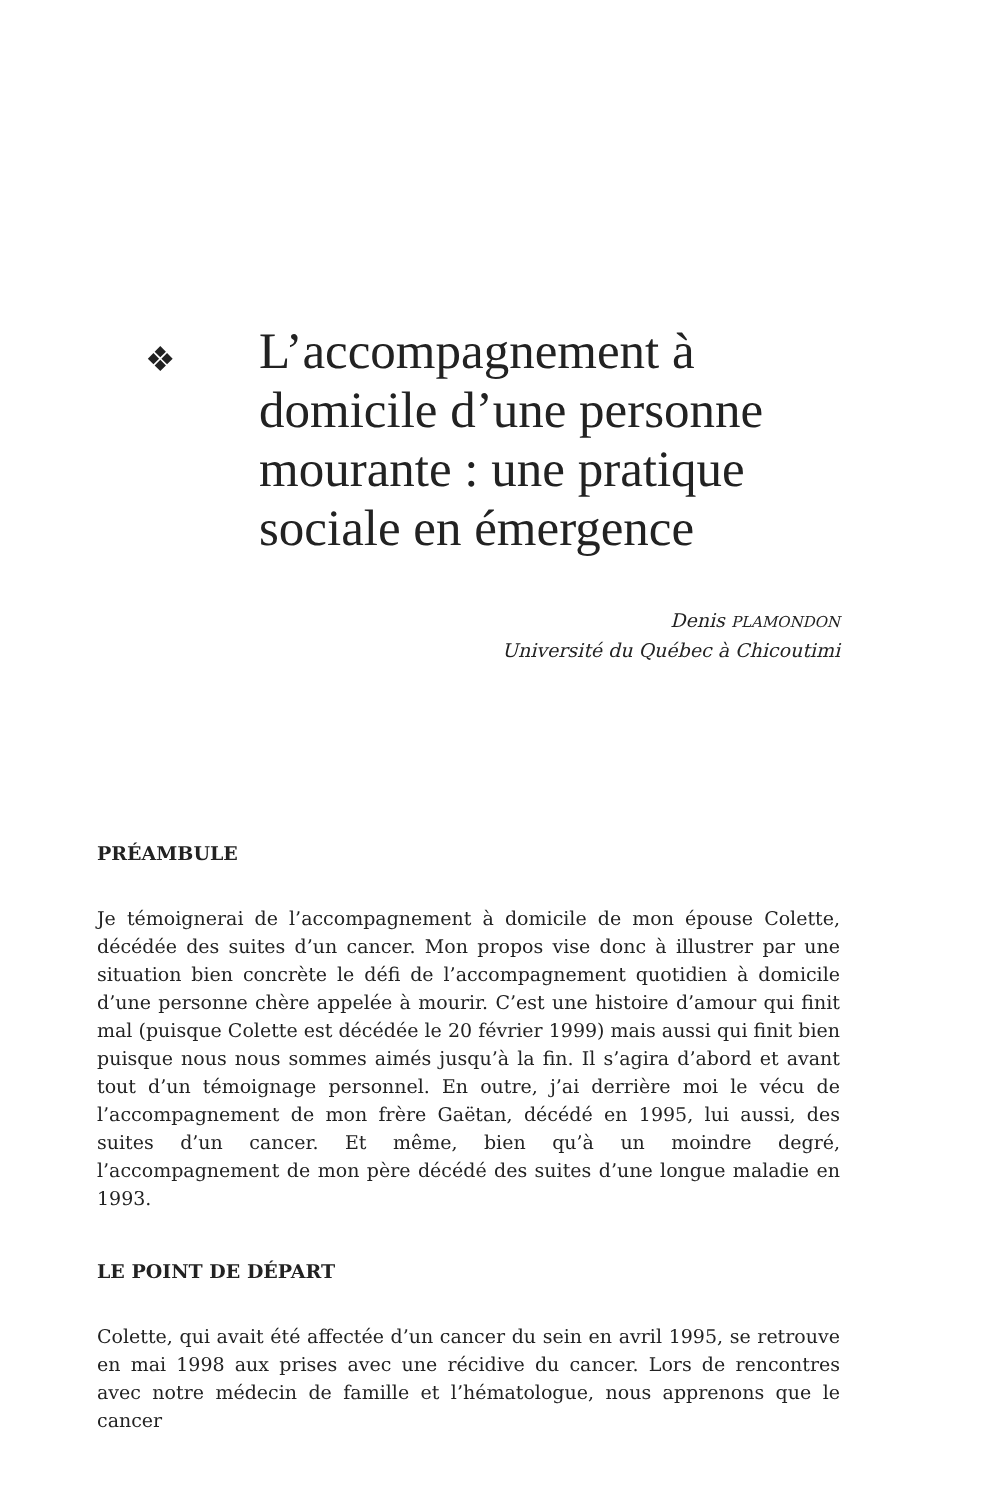❖ L’accompagnement à domicile d’une personne mourante : une pratique sociale en émergence
Denis PLAMONDON
Université du Québec à Chicoutimi
PRÉAMBULE
Je témoignerai de l’accompagnement à domicile de mon épouse Colette, décédée des suites d’un cancer. Mon propos vise donc à illustrer par une situation bien concrète le défi de l’accompagnement quotidien à domicile d’une personne chère appelée à mourir. C’est une histoire d’amour qui finit mal (puisque Colette est décédée le 20 février 1999) mais aussi qui finit bien puisque nous nous sommes aimés jusqu’à la fin. Il s’agira d’abord et avant tout d’un témoignage personnel. En outre, j’ai derrière moi le vécu de l’accompagnement de mon frère Gaëtan, décédé en 1995, lui aussi, des suites d’un cancer. Et même, bien qu’à un moindre degré, l’accompagnement de mon père décédé des suites d’une longue maladie en 1993.
LE POINT DE DÉPART
Colette, qui avait été affectée d’un cancer du sein en avril 1995, se retrouve en mai 1998 aux prises avec une récidive du cancer. Lors de rencontres avec notre médecin de famille et l’hématologue, nous apprenons que le cancer